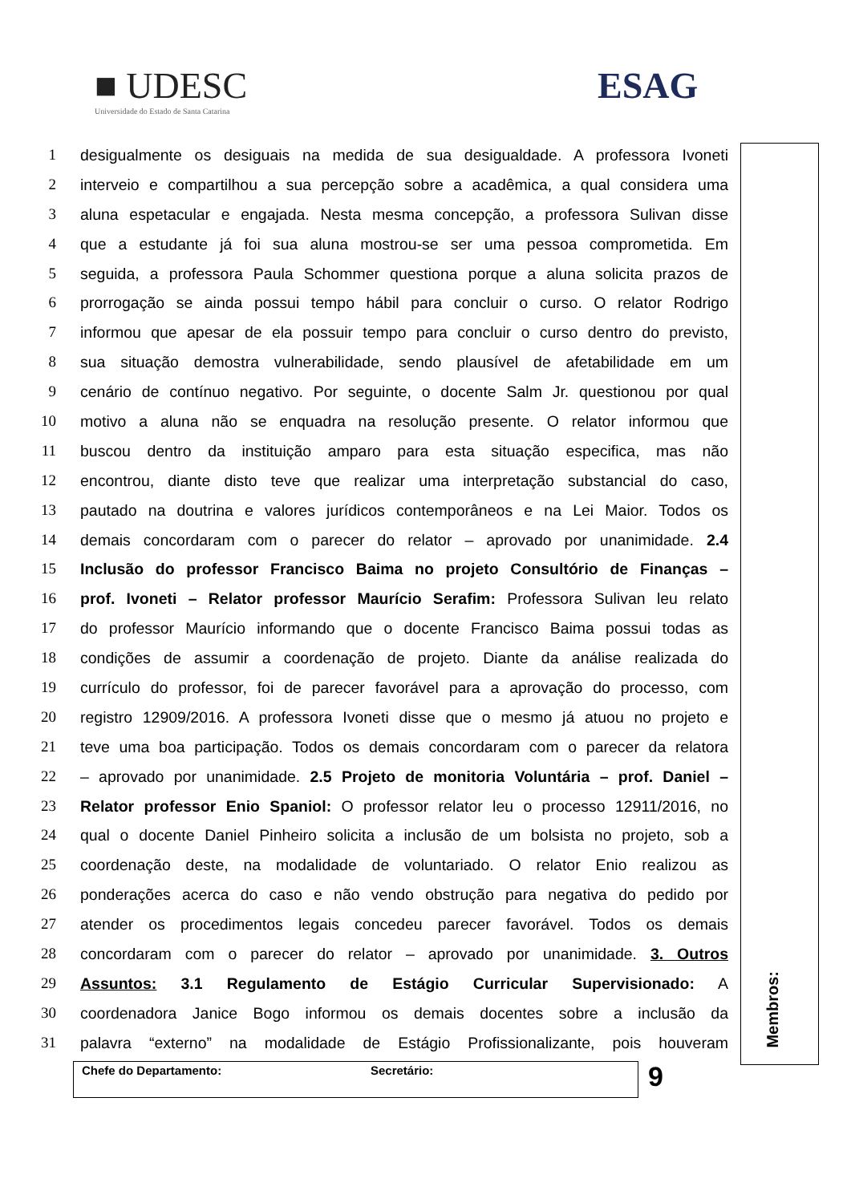■ UDESC
Universidade do Estado de Santa Catarina
ESAG
1 desigualmente os desiguais na medida de sua desigualdade. A professora Ivoneti
2 interveio e compartilhou a sua percepção sobre a acadêmica, a qual considera uma
3 aluna espetacular e engajada. Nesta mesma concepção, a professora Sulivan disse
4 que a estudante já foi sua aluna mostrou-se ser uma pessoa comprometida. Em
5 seguida, a professora Paula Schommer questiona porque a aluna solicita prazos de
6 prorrogação se ainda possui tempo hábil para concluir o curso. O relator Rodrigo
7 informou que apesar de ela possuir tempo para concluir o curso dentro do previsto,
8 sua situação demostra vulnerabilidade, sendo plausível de afetabilidade em um
9 cenário de contínuo negativo. Por seguinte, o docente Salm Jr. questionou por qual
10 motivo a aluna não se enquadra na resolução presente. O relator informou que
11 buscou dentro da instituição amparo para esta situação especifica, mas não
12 encontrou, diante disto teve que realizar uma interpretação substancial do caso,
13 pautado na doutrina e valores jurídicos contemporâneos e na Lei Maior. Todos os
14 demais concordaram com o parecer do relator – aprovado por unanimidade. 2.4
15 Inclusão do professor Francisco Baima no projeto Consultório de Finanças –
16 prof. Ivoneti – Relator professor Maurício Serafim: Professora Sulivan leu relato
17 do professor Maurício informando que o docente Francisco Baima possui todas as
18 condições de assumir a coordenação de projeto. Diante da análise realizada do
19 currículo do professor, foi de parecer favorável para a aprovação do processo, com
20 registro 12909/2016. A professora Ivoneti disse que o mesmo já atuou no projeto e
21 teve uma boa participação. Todos os demais concordaram com o parecer da relatora
22 – aprovado por unanimidade. 2.5 Projeto de monitoria Voluntária – prof. Daniel –
23 Relator professor Enio Spaniol: O professor relator leu o processo 12911/2016, no
24 qual o docente Daniel Pinheiro solicita a inclusão de um bolsista no projeto, sob a
25 coordenação deste, na modalidade de voluntariado. O relator Enio realizou as
26 ponderações acerca do caso e não vendo obstrução para negativa do pedido por
27 atender os procedimentos legais concedeu parecer favorável. Todos os demais
28 concordaram com o parecer do relator – aprovado por unanimidade. 3. Outros
29 Assuntos: 3.1 Regulamento de Estágio Curricular Supervisionado: A
30 coordenadora Janice Bogo informou os demais docentes sobre a inclusão da
31 palavra “externo” na modalidade de Estágio Profissionalizante, pois houveram
Chefe do Departamento: Secretário:
9
Membros: